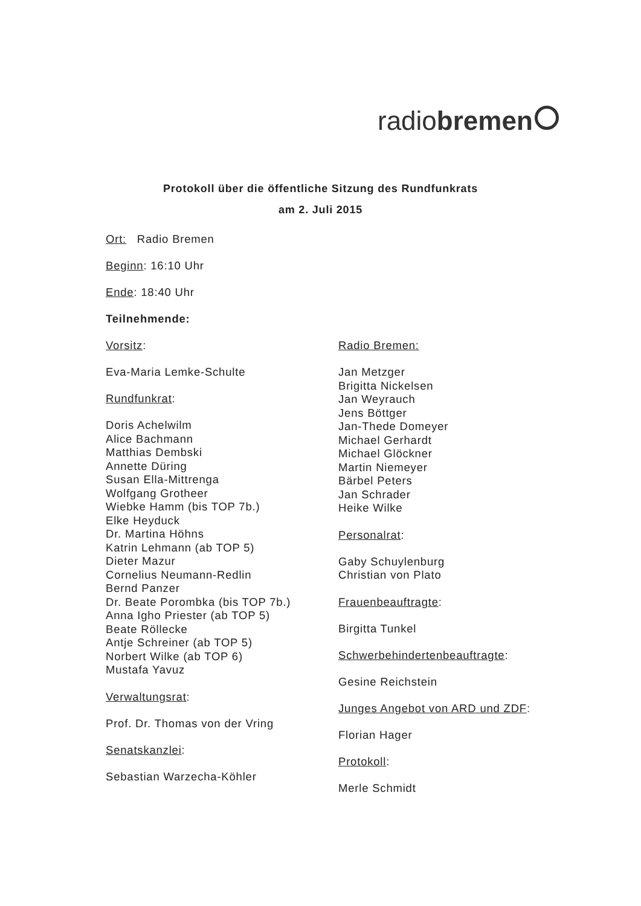radiobremen
Protokoll über die öffentliche Sitzung des Rundfunkrats
am 2. Juli 2015
Ort: Radio Bremen
Beginn: 16:10 Uhr
Ende: 18:40 Uhr
Teilnehmende:
Vorsitz:
Eva-Maria Lemke-Schulte
Rundfunkrat:
Doris Achelwilm
Alice Bachmann
Matthias Dembski
Annette Düring
Susan Ella-Mittrenga
Wolfgang Grotheer
Wiebke Hamm (bis TOP 7b.)
Elke Heyduck
Dr. Martina Höhns
Katrin Lehmann (ab TOP 5)
Dieter Mazur
Cornelius Neumann-Redlin
Bernd Panzer
Dr. Beate Porombka (bis TOP 7b.)
Anna Igho Priester (ab TOP 5)
Beate Röllecke
Antje Schreiner (ab TOP 5)
Norbert Wilke (ab TOP 6)
Mustafa Yavuz
Verwaltungsrat:
Prof. Dr. Thomas von der Vring
Senatskanzlei:
Sebastian Warzecha-Köhler
Radio Bremen:
Jan Metzger
Brigitta Nickelsen
Jan Weyrauch
Jens Böttger
Jan-Thede Domeyer
Michael Gerhardt
Michael Glöckner
Martin Niemeyer
Bärbel Peters
Jan Schrader
Heike Wilke
Personalrat:
Gaby Schuylenburg
Christian von Plato
Frauenbeauftragte:
Birgitta Tunkel
Schwerbehindertenbeauftragte:
Gesine Reichstein
Junges Angebot von ARD und ZDF:
Florian Hager
Protokoll:
Merle Schmidt